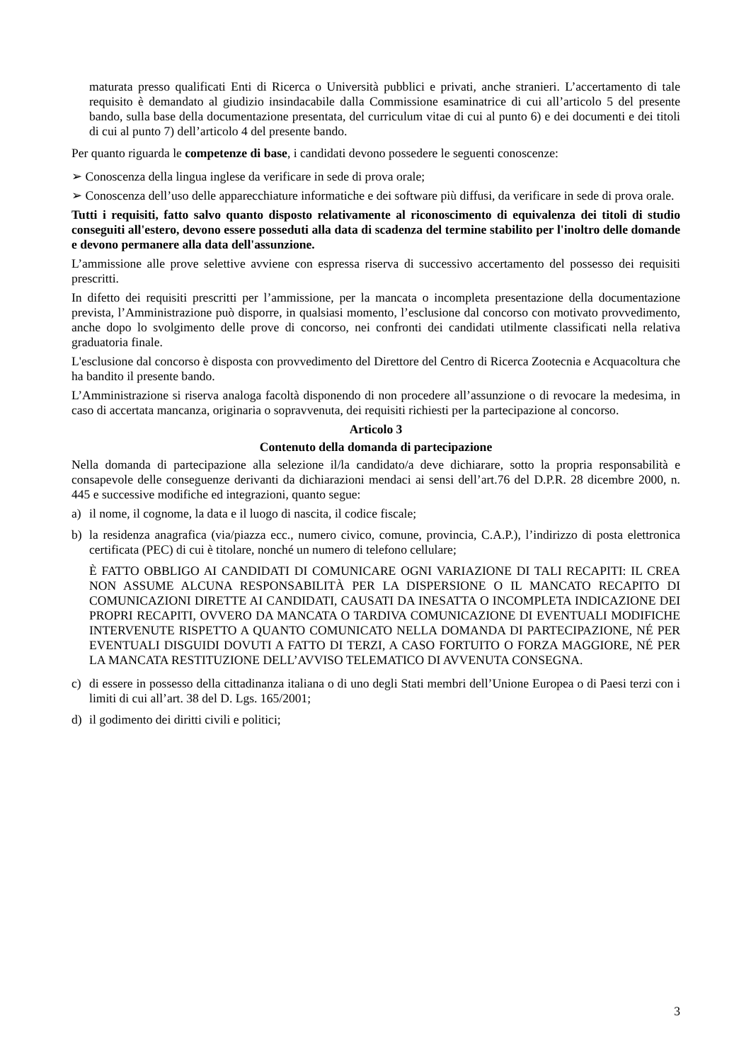maturata presso qualificati Enti di Ricerca o Università pubblici e privati, anche stranieri. L’accertamento di tale requisito è demandato al giudizio insindacabile dalla Commissione esaminatrice di cui all’articolo 5 del presente bando, sulla base della documentazione presentata, del curriculum vitae di cui al punto 6) e dei documenti e dei titoli di cui al punto 7) dell’articolo 4 del presente bando.
Per quanto riguarda le competenze di base, i candidati devono possedere le seguenti conoscenze:
➢ Conoscenza della lingua inglese da verificare in sede di prova orale;
➢ Conoscenza dell’uso delle apparecchiature informatiche e dei software più diffusi, da verificare in sede di prova orale.
Tutti i requisiti, fatto salvo quanto disposto relativamente al riconoscimento di equivalenza dei titoli di studio conseguiti all'estero, devono essere posseduti alla data di scadenza del termine stabilito per l'inoltro delle domande e devono permanere alla data dell'assunzione.
L’ammissione alle prove selettive avviene con espressa riserva di successivo accertamento del possesso dei requisiti prescritti.
In difetto dei requisiti prescritti per l’ammissione, per la mancata o incompleta presentazione della documentazione prevista, l’Amministrazione può disporre, in qualsiasi momento, l’esclusione dal concorso con motivato provvedimento, anche dopo lo svolgimento delle prove di concorso, nei confronti dei candidati utilmente classificati nella relativa graduatoria finale.
L'esclusione dal concorso è disposta con provvedimento del Direttore del Centro di Ricerca Zootecnia e Acquacoltura che ha bandito il presente bando.
L’Amministrazione si riserva analoga facoltà disponendo di non procedere all’assunzione o di revocare la medesima, in caso di accertata mancanza, originaria o sopravvenuta, dei requisiti richiesti per la partecipazione al concorso.
Articolo 3
Contenuto della domanda di partecipazione
Nella domanda di partecipazione alla selezione il/la candidato/a deve dichiarare, sotto la propria responsabilità e consapevole delle conseguenze derivanti da dichiarazioni mendaci ai sensi dell’art.76 del D.P.R. 28 dicembre 2000, n. 445 e successive modifiche ed integrazioni, quanto segue:
a) il nome, il cognome, la data e il luogo di nascita, il codice fiscale;
b) la residenza anagrafica (via/piazza ecc., numero civico, comune, provincia, C.A.P.), l’indirizzo di posta elettronica certificata (PEC) di cui è titolare, nonché un numero di telefono cellulare;
È FATTO OBBLIGO AI CANDIDATI DI COMUNICARE OGNI VARIAZIONE DI TALI RECAPITI: IL CREA NON ASSUME ALCUNA RESPONSABILITÀ PER LA DISPERSIONE O IL MANCATO RECAPITO DI COMUNICAZIONI DIRETTE AI CANDIDATI, CAUSATI DA INESATTA O INCOMPLETA INDICAZIONE DEI PROPRI RECAPITI, OVVERO DA MANCATA O TARDIVA COMUNICAZIONE DI EVENTUALI MODIFICHE INTERVENUTE RISPETTO A QUANTO COMUNICATO NELLA DOMANDA DI PARTECIPAZIONE, NÉ PER EVENTUALI DISGUIDI DOVUTI A FATTO DI TERZI, A CASO FORTUITO O FORZA MAGGIORE, NÉ PER LA MANCATA RESTITUZIONE DELL’AVVISO TELEMATICO DI AVVENUTA CONSEGNA.
c) di essere in possesso della cittadinanza italiana o di uno degli Stati membri dell’Unione Europea o di Paesi terzi con i limiti di cui all’art. 38 del D. Lgs. 165/2001;
d) il godimento dei diritti civili e politici;
3